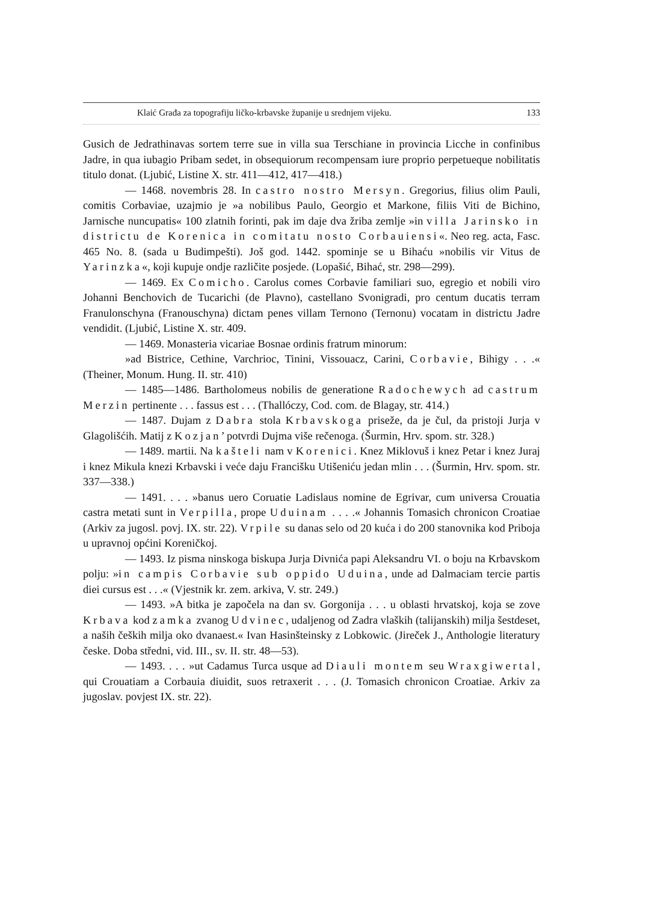Klaić Građa za topografiju ličko-krbavske županije u srednjem vijeku. 133
Gusich de Jedrathinavas sortem terre sue in villa sua Terschiane in provincia Licche in confinibus Jadre, in qua iubagio Pribam sedet, in obsequiorum recompensam iure proprio perpetueque nobilitatis titulo donat. (Ljubić, Listine X. str. 411—412, 417—418.)
— 1468. novembris 28. In castro nostro Mersyn. Gregorius, filius olim Pauli, comitis Corbaviae, uzajmio je »a nobilibus Paulo, Georgio et Markone, filiis Viti de Bichino, Jarnische nuncupatis« 100 zlatnih forinti, pak im daje dva žriba zemlje »in villa Jarinsko in districtu de Korenica in comitatu nosto Corbauiensi«. Neo reg. acta, Fasc. 465 No. 8. (sada u Budimpešti). Još god. 1442. spominje se u Bihaću »nobilis vir Vitus de Yarinzka«, koji kupuje ondje različite posjede. (Lopašić, Bihać, str. 298—299).
— 1469. Ex Comicho. Carolus comes Corbavie familiari suo, egregio et nobili viro Johanni Benchovich de Tucarichi (de Plavno), castellano Svonigradi, pro centum ducatis terram Franulonschyna (Franouschyna) dictam penes villam Ternono (Ternonu) vocatam in districtu Jadre vendidit. (Ljubić, Listine X. str. 409.
— 1469. Monasteria vicariae Bosnae ordinis fratrum minorum:
»ad Bistrice, Cethine, Varchrioc, Tinini, Vissouacz, Carini, Corbavie, Bihigy . . .« (Theiner, Monum. Hung. II. str. 410)
— 1485—1486. Bartholomeus nobilis de generatione Radochewych ad castrum Merzin pertinente . . . fassus est . . . (Thallóczy, Cod. com. de Blagay, str. 414.)
— 1487. Dujam z Dabra stola Krbavskoga priseže, da je čul, da pristoji Jurja v Glagolišćih. Matij z Kozjan’ potvrdi Dujma više rečenoga. (Šurmin, Hrv. spom. str. 328.)
— 1489. martii. Na kašteli nam v Korenici. Knez Miklovuš i knez Petar i knez Juraj i knez Mikula knezi Krbavski i veće daju Francišku Utišeniću jedan mlin . . . (Šurmin, Hrv. spom. str. 337—338.)
— 1491. . . . »banus uero Coruatie Ladislaus nomine de Egrivar, cum universa Crouatia castra metati sunt in Verpilla, prope Uduinam . . . .« Johannis Tomasich chronicon Croatiae (Arkiv za jugosl. povj. IX. str. 22). Vrpile su danas selo od 20 kuća i do 200 stanovnika kod Priboja u upravnoj općini Koreničkoj.
— 1493. Iz pisma ninskoga biskupa Jurja Divnića papi Aleksandru VI. o boju na Krbavskom polju: »in campis Corbavie sub oppido Uduina, unde ad Dalmaciam tercie partis diei cursus est . . .« (Vjestnik kr. zem. arkiva, V. str. 249.)
— 1493. »A bitka je započela na dan sv. Gorgonija . . . u oblasti hrvatskoj, koja se zove Krbava kod zamka zvanog Udvinec, udaljenog od Zadra vlaških (talijanskih) milja šestdeset, a naših čeških milja oko dvanaest.« Ivan Hasinšteinsky z Lobkowic. (Jireček J., Anthologie literatury česke. Doba středni, vid. III., sv. II. str. 48—53).
— 1493. . . . »ut Cadamus Turca usque ad Diauli montem seu Wraxgiwertal, qui Crouatiam a Corbauia diuidit, suos retraxerit . . . (J. Tomasich chronicon Croatiae. Arkiv za jugoslav. povjest IX. str. 22).